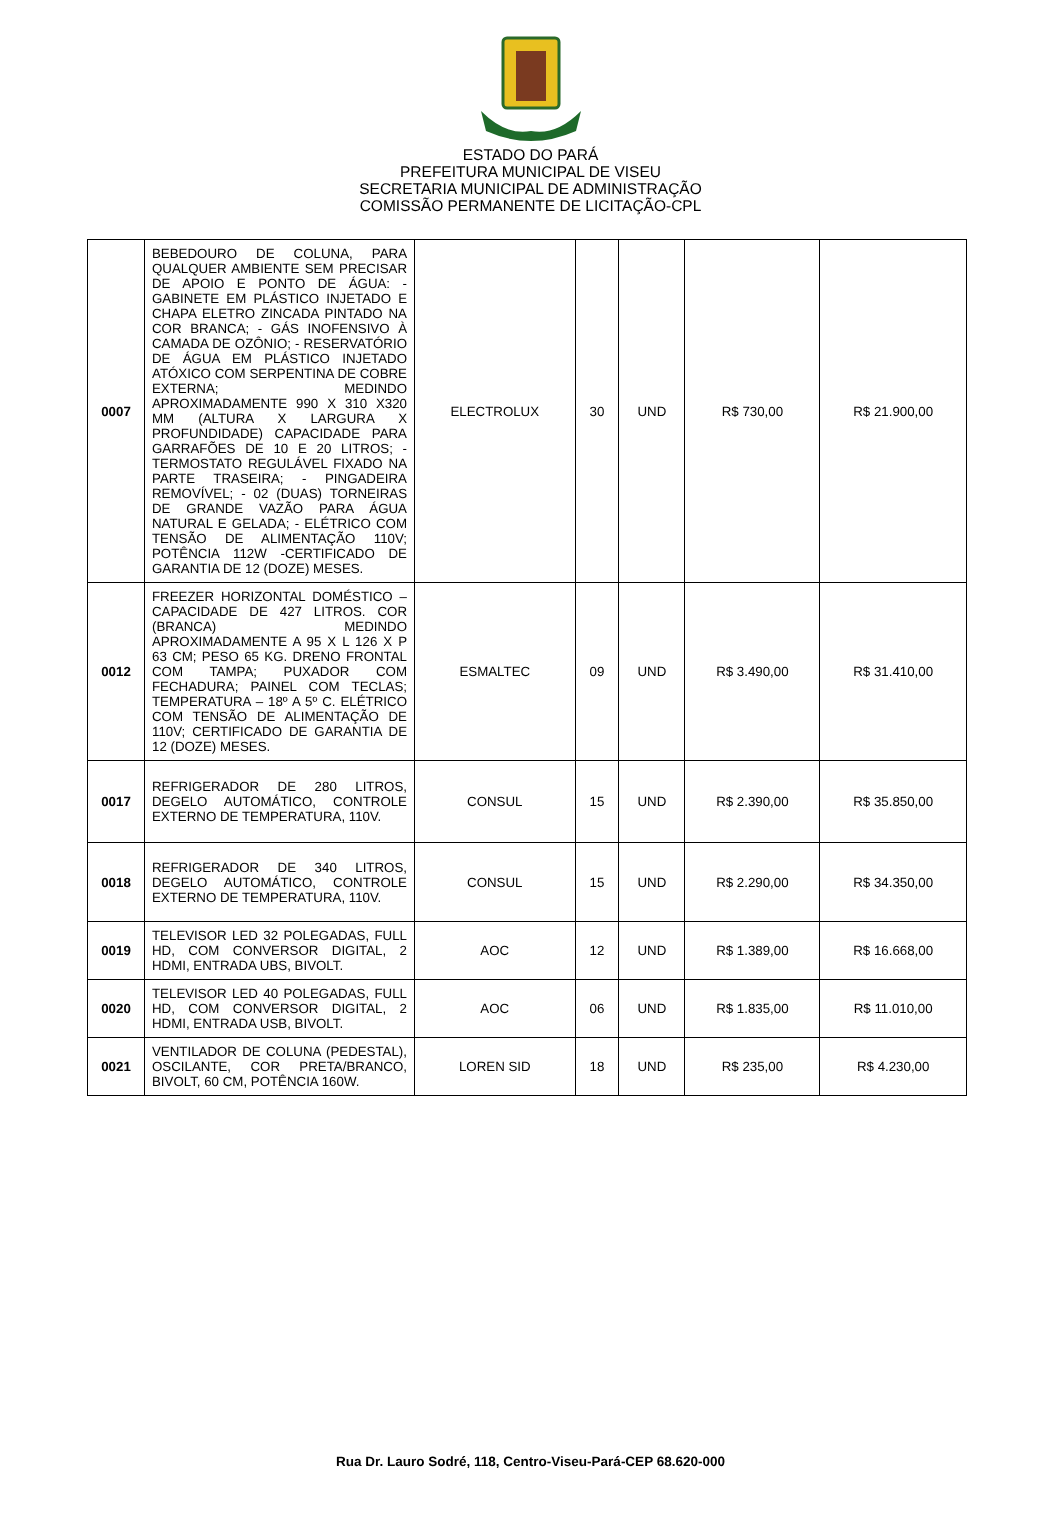ESTADO DO PARÁ
PREFEITURA MUNICIPAL DE VISEU
SECRETARIA MUNICIPAL DE ADMINISTRAÇÃO
COMISSÃO PERMANENTE DE LICITAÇÃO-CPL
| 0007 | BEBEDOURO DE COLUNA, PARA QUALQUER AMBIENTE SEM PRECISAR DE APOIO E PONTO DE ÁGUA: - GABINETE EM PLÁSTICO INJETADO E CHAPA ELETRO ZINCADA PINTADO NA COR BRANCA; - GÁS INOFENSIVO À CAMADA DE OZÔNIO; - RESERVATÓRIO DE ÁGUA EM PLÁSTICO INJETADO ATÓXICO COM SERPENTINA DE COBRE EXTERNA; MEDINDO APROXIMADAMENTE 990 X 310 X320 MM (ALTURA X LARGURA X PROFUNDIDADE) CAPACIDADE PARA GARRAFÕES DE 10 E 20 LITROS; - TERMOSTATO REGULÁVEL FIXADO NA PARTE TRASEIRA; - PINGADEIRA REMOVÍVEL; - 02 (DUAS) TORNEIRAS DE GRANDE VAZÃO PARA ÁGUA NATURAL E GELADA; - ELÉTRICO COM TENSÃO DE ALIMENTAÇÃO 110V; POTÊNCIA 112W -CERTIFICADO DE GARANTIA DE 12 (DOZE) MESES. | ELECTROLUX | 30 | UND | R$ 730,00 | R$ 21.900,00 |
| 0012 | FREEZER HORIZONTAL DOMÉSTICO – CAPACIDADE DE 427 LITROS. COR (BRANCA) MEDINDO APROXIMADAMENTE A 95 X L 126 X P 63 CM; PESO 65 KG. DRENO FRONTAL COM TAMPA; PUXADOR COM FECHADURA; PAINEL COM TECLAS; TEMPERATURA – 18º A 5º C. ELÉTRICO COM TENSÃO DE ALIMENTAÇÃO DE 110V; CERTIFICADO DE GARANTIA DE 12 (DOZE) MESES. | ESMALTEC | 09 | UND | R$ 3.490,00 | R$ 31.410,00 |
| 0017 | REFRIGERADOR DE 280 LITROS, DEGELO AUTOMÁTICO, CONTROLE EXTERNO DE TEMPERATURA, 110V. | CONSUL | 15 | UND | R$ 2.390,00 | R$ 35.850,00 |
| 0018 | REFRIGERADOR DE 340 LITROS, DEGELO AUTOMÁTICO, CONTROLE EXTERNO DE TEMPERATURA, 110V. | CONSUL | 15 | UND | R$ 2.290,00 | R$ 34.350,00 |
| 0019 | TELEVISOR LED 32 POLEGADAS, FULL HD, COM CONVERSOR DIGITAL, 2 HDMI, ENTRADA UBS, BIVOLT. | AOC | 12 | UND | R$ 1.389,00 | R$ 16.668,00 |
| 0020 | TELEVISOR LED 40 POLEGADAS, FULL HD, COM CONVERSOR DIGITAL, 2 HDMI, ENTRADA USB, BIVOLT. | AOC | 06 | UND | R$ 1.835,00 | R$ 11.010,00 |
| 0021 | VENTILADOR DE COLUNA (PEDESTAL), OSCILANTE, COR PRETA/BRANCO, BIVOLT, 60 CM, POTÊNCIA 160W. | LOREN SID | 18 | UND | R$ 235,00 | R$ 4.230,00 |
Rua Dr. Lauro Sodré, 118, Centro-Viseu-Pará-CEP 68.620-000